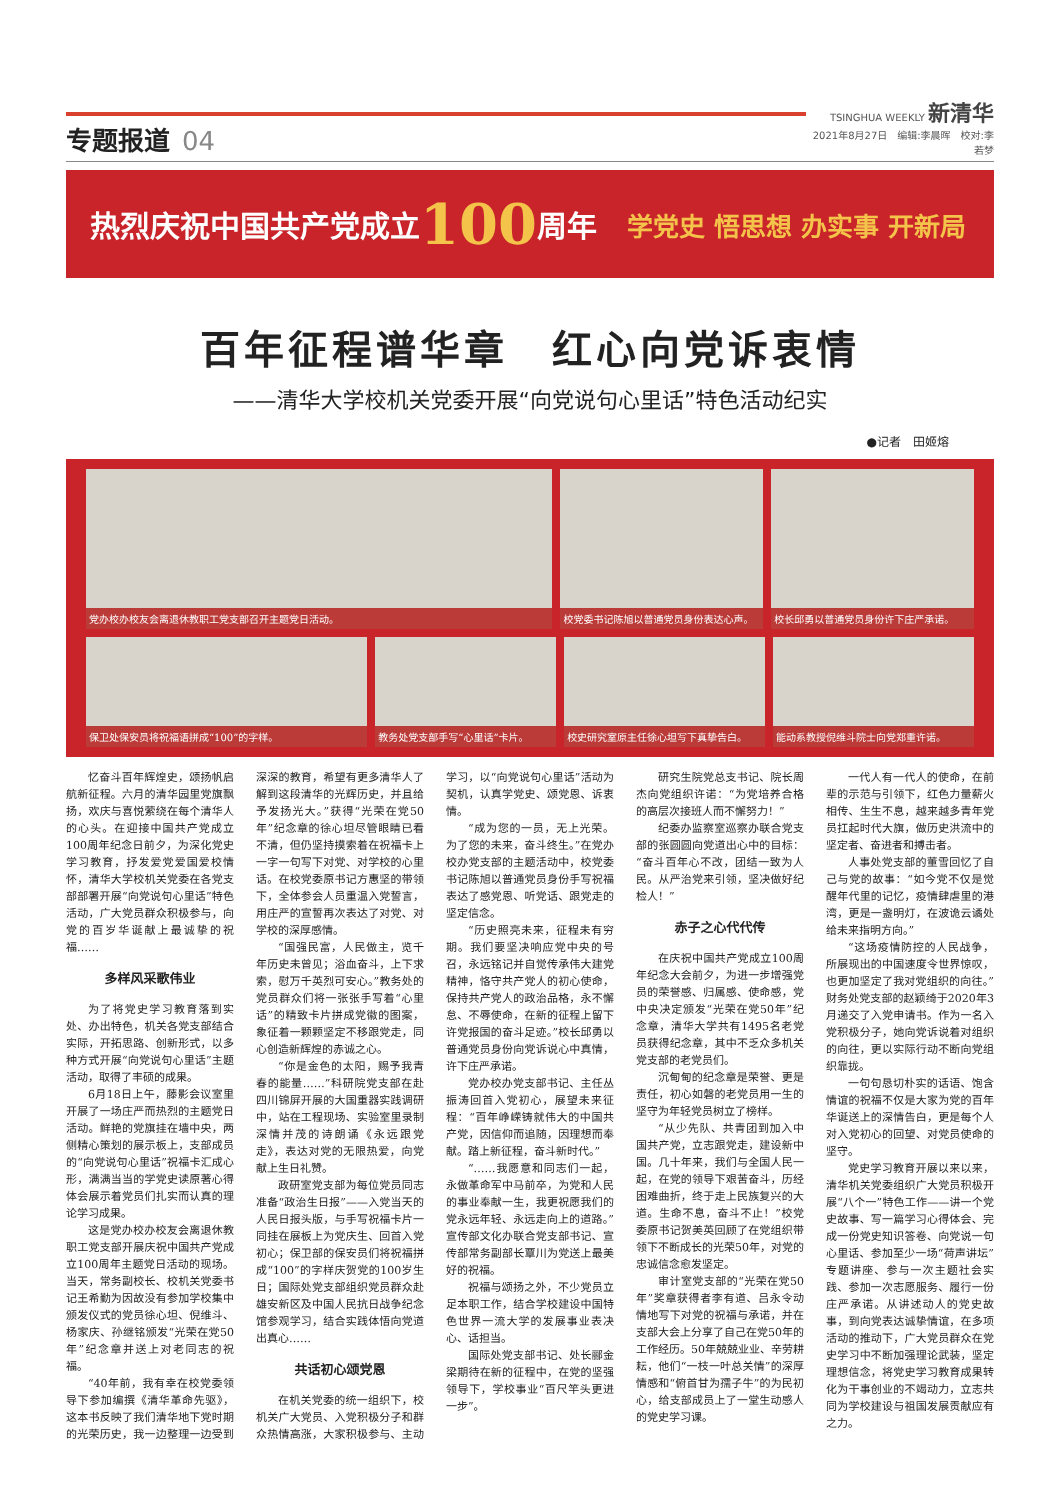专题报道 04
TSINGHUA WEEKLY 新清华
2021年8月27日　编辑:李晨晖　校对:李若梦
热烈庆祝中国共产党成立 100 周年 学党史 悟思想 办实事 开新局
百年征程谱华章　红心向党诉衷情
——清华大学校机关党委开展“向党说句心里话”特色活动纪实
●记者　田姬熔
党办校办校友会离退休教职工党支部召开主题党日活动。
校党委书记陈旭以普通党员身份表达心声。
校长邱勇以普通党员身份许下庄严承诺。
保卫处保安员将祝福语拼成“100”的字样。
教务处党支部手写“心里话”卡片。
校史研究室原主任徐心坦写下真挚告白。
能动系教授倪维斗院士向党郑重许诺。
忆奋斗百年辉煌史，颂扬帆启航新征程。六月的清华园里党旗飘扬，欢庆与喜悦萦绕在每个清华人的心头。在迎接中国共产党成立100周年纪念日前夕，为深化党史学习教育，抒发爱党爱国爱校情怀，清华大学校机关党委在各党支部部署开展“向党说句心里话”特色活动，广大党员群众积极参与，向党的百岁华诞献上最诚挚的祝福……
多样风采歌伟业
为了将党史学习教育落到实处、办出特色，机关各党支部结合实际，开拓思路、创新形式，以多种方式开展“向党说句心里话”主题活动，取得了丰硕的成果。
6月18日上午，藤影会议室里开展了一场庄严而热烈的主题党日活动。鲜艳的党旗挂在墙中央，两侧精心策划的展示板上，支部成员的“向党说句心里话”祝福卡汇成心形，满满当当的学党史读原著心得体会展示着党员们扎实而认真的理论学习成果。
这是党办校办校友会离退休教职工党支部开展庆祝中国共产党成立100周年主题党日活动的现场。当天，常务副校长、校机关党委书记王希勤为因故没有参加学校集中颁发仪式的党员徐心坦、倪维斗、杨家庆、孙继铭颁发“光荣在党50年”纪念章并送上对老同志的祝福。
“40年前，我有幸在校党委领导下参加编撰《清华革命先驱》，这本书反映了我们清华地下党时期的光荣历史，我一边整理一边受到深深的教育，希望有更多清华人了解到这段清华的光辉历史，并且给予发扬光大。”获得“光荣在党50年”纪念章的徐心坦尽管眼睛已看不清，但仍坚持摸索着在祝福卡上一字一句写下对党、对学校的心里话。在校党委原书记方惠坚的带领下，全体参会人员重温入党誓言，用庄严的宣誓再次表达了对党、对学校的深厚感情。
“国强民富，人民做主，览千年历史未曾见；浴血奋斗，上下求索，慰万千英烈可安心。”教务处的党员群众们将一张张手写着“心里话”的精致卡片拼成党徽的图案，象征着一颗颗坚定不移跟党走，同心创造新辉煌的赤诚之心。
“你是金色的太阳，赐予我青春的能量……”科研院党支部在赴四川锦屏开展的大国重器实践调研中，站在工程现场、实验室里录制深情并茂的诗朗诵《永远跟党走》，表达对党的无限热爱，向党献上生日礼赞。
政研室党支部为每位党员同志准备“政治生日报”——入党当天的人民日报头版，与手写祝福卡片一同挂在展板上为党庆生、回首入党初心；保卫部的保安员们将祝福拼成“100”的字样庆贺党的100岁生日；国际处党支部组织党员群众赴雄安新区及中国人民抗日战争纪念馆参观学习，结合实践体悟向党道出真心……
共话初心颂党恩
在机关党委的统一组织下，校机关广大党员、入党积极分子和群众热情高涨，大家积极参与、主动学习，以“向党说句心里话”活动为契机，认真学党史、颂党恩、诉衷情。
“成为您的一员，无上光荣。为了您的未来，奋斗终生。”在党办校办党支部的主题活动中，校党委书记陈旭以普通党员身份手写祝福表达了感党恩、听党话、跟党走的坚定信念。
“历史照亮未来，征程未有穷期。我们要坚决响应党中央的号召，永远铭记并自觉传承伟大建党精神，恪守共产党人的初心使命，保持共产党人的政治品格，永不懈怠、不辱使命，在新的征程上留下许党报国的奋斗足迹。”校长邱勇以普通党员身份向党诉说心中真情，许下庄严承诺。
党办校办党支部书记、主任丛振涛回首入党初心，展望未来征程：“百年峥嵘铸就伟大的中国共产党，因信仰而追随，因理想而奉献。踏上新征程，奋斗新时代。”
“……我愿意和同志们一起，永做革命军中马前卒，为党和人民的事业奉献一生，我更祝愿我们的党永远年轻、永远走向上的道路。”宣传部文化办联合党支部书记、宣传部常务副部长覃川为党送上最美好的祝福。
祝福与颂扬之外，不少党员立足本职工作，结合学校建设中国特色世界一流大学的发展事业表决心、话担当。
国际处党支部书记、处长郦金梁期待在新的征程中，在党的坚强领导下，学校事业“百尺竿头更进一步”。
研究生院党总支书记、院长周杰向党组织许诺：“为党培养合格的高层次接班人而不懈努力！”
纪委办监察室巡察办联合党支部的张圆圆向党道出心中的目标：“奋斗百年心不改，团结一致为人民。从严治党来引领，坚决做好纪检人！”
赤子之心代代传
在庆祝中国共产党成立100周年纪念大会前夕，为进一步增强党员的荣誉感、归属感、使命感，党中央决定颁发“光荣在党50年”纪念章，清华大学共有1495名老党员获得纪念章，其中不乏众多机关党支部的老党员们。
沉甸甸的纪念章是荣誉、更是责任，初心如磐的老党员用一生的坚守为年轻党员树立了榜样。
“从少先队、共青团到加入中国共产党，立志跟党走，建设新中国。几十年来，我们与全国人民一起，在党的领导下艰苦奋斗，历经困难曲折，终于走上民族复兴的大道。生命不息，奋斗不止！”校党委原书记贺美英回顾了在党组织带领下不断成长的光荣50年，对党的忠诚信念愈发坚定。
审计室党支部的“光荣在党50年”奖章获得者李有道、吕永令动情地写下对党的祝福与承诺，并在支部大会上分享了自己在党50年的工作经历。50年兢兢业业、辛劳耕耘，他们“一枝一叶总关情”的深厚情感和“俯首甘为孺子牛”的为民初心，给支部成员上了一堂生动感人的党史学习课。
一代人有一代人的使命，在前辈的示范与引领下，红色力量薪火相传、生生不息，越来越多青年党员扛起时代大旗，做历史洪流中的坚定者、奋进者和搏击者。
人事处党支部的董雪回忆了自己与党的故事：“如今党不仅是觉醒年代里的记忆，疫情肆虐里的港湾，更是一盏明灯，在波诡云谲处给未来指明方向。”
“这场疫情防控的人民战争，所展现出的中国速度令世界惊叹，也更加坚定了我对党组织的向往。”财务处党支部的赵颖绮于2020年3月递交了入党申请书。作为一名入党积极分子，她向党诉说着对组织的向往，更以实际行动不断向党组织靠拢。
一句句恳切朴实的话语、饱含情谊的祝福不仅是大家为党的百年华诞送上的深情告白，更是每个人对入党初心的回望、对党员使命的坚守。
党史学习教育开展以来以来，清华机关党委组织广大党员积极开展“八个一”特色工作——讲一个党史故事、写一篇学习心得体会、完成一份党史知识答卷、向党说一句心里话、参加至少一场“荷声讲坛”专题讲座、参与一次主题社会实践、参加一次志愿服务、履行一份庄严承诺。从讲述动人的党史故事，到向党表达诚挚情谊，在多项活动的推动下，广大党员群众在党史学习中不断加强理论武装，坚定理想信念，将党史学习教育成果转化为干事创业的不竭动力，立志共同为学校建设与祖国发展贡献应有之力。